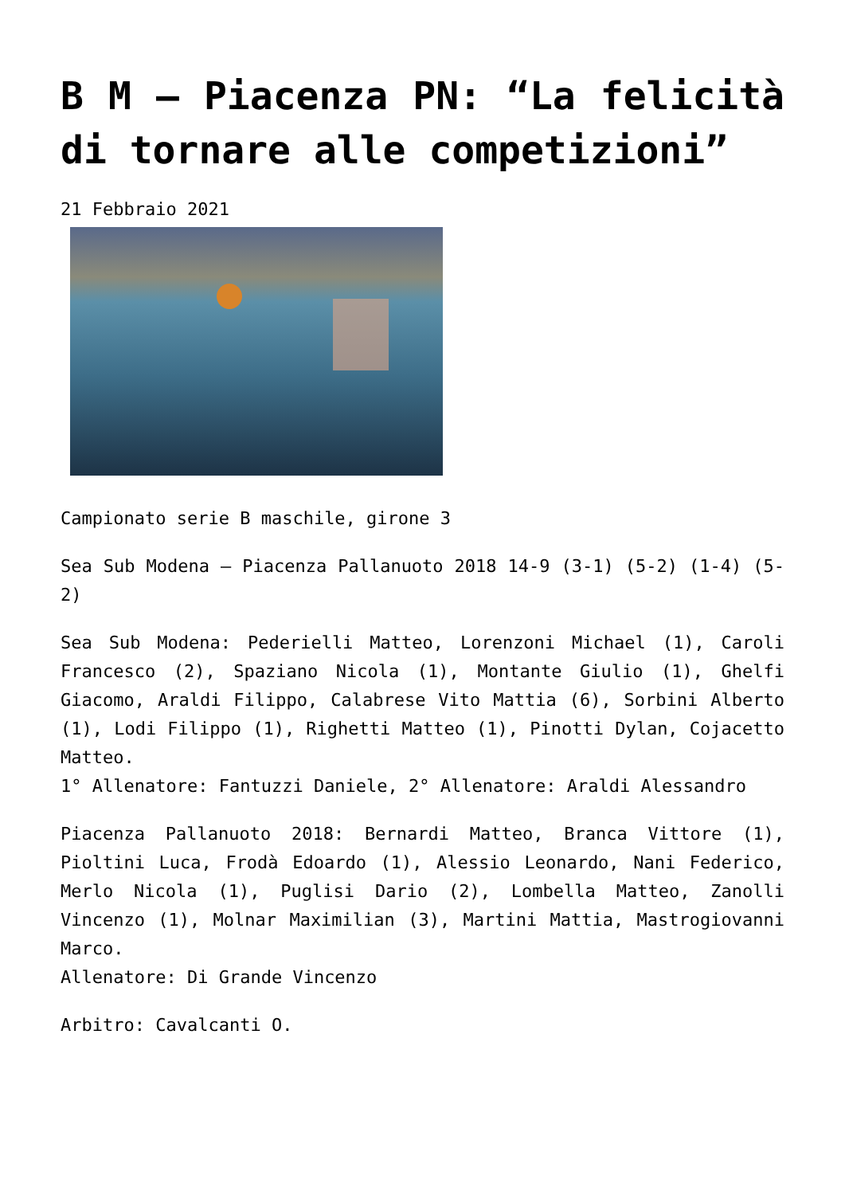B M – Piacenza PN: “La felicità di tornare alle competizioni”
21 Febbraio 2021
Campionato serie B maschile, girone 3
Sea Sub Modena – Piacenza Pallanuoto 2018 14-9 (3-1) (5-2) (1-4) (5-2)
Sea Sub Modena: Pederielli Matteo, Lorenzoni Michael (1), Caroli Francesco (2), Spaziano Nicola (1), Montante Giulio (1), Ghelfi Giacomo, Araldi Filippo, Calabrese Vito Mattia (6), Sorbini Alberto (1), Lodi Filippo (1), Righetti Matteo (1), Pinotti Dylan, Cojacetto Matteo.
1° Allenatore: Fantuzzi Daniele, 2° Allenatore: Araldi Alessandro
Piacenza Pallanuoto 2018: Bernardi Matteo, Branca Vittore (1), Pioltini Luca, Frodà Edoardo (1), Alessio Leonardo, Nani Federico, Merlo Nicola (1), Puglisi Dario (2), Lombella Matteo, Zanolli Vincenzo (1), Molnar Maximilian (3), Martini Mattia, Mastrogiovanni Marco.
Allenatore: Di Grande Vincenzo
Arbitro: Cavalcanti O.